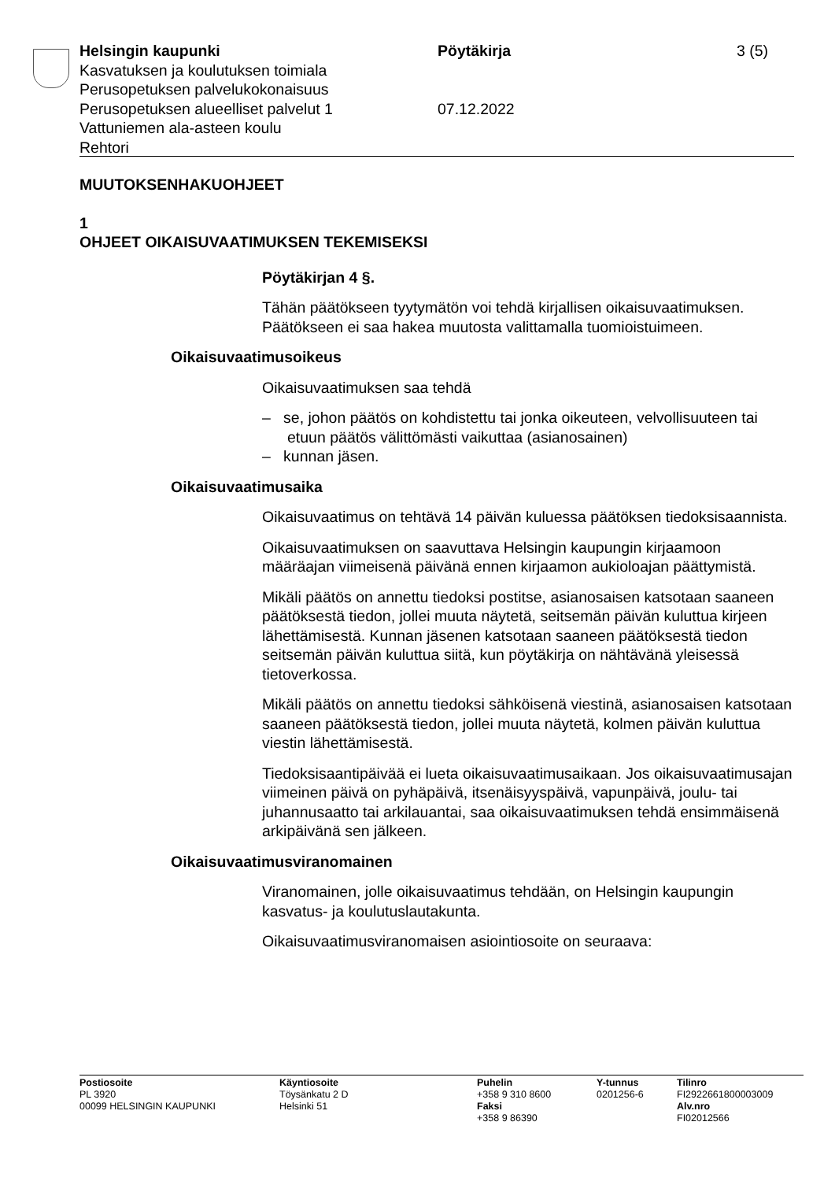Helsingin kaupunki Pöytäkirja 3 (5)
Kasvatuksen ja koulutuksen toimiala
Perusopetuksen palvelukokonaisuus
Perusopetuksen alueelliset palvelut 1 07.12.2022
Vattuniemen ala-asteen koulu
Rehtori
MUUTOKSENHAKUOHJEET
1
OHJEET OIKAISUVAATIMUKSEN TEKEMISEKSI
Pöytäkirjan 4 §.
Tähän päätökseen tyytymätön voi tehdä kirjallisen oikaisuvaatimuksen. Päätökseen ei saa hakea muutosta valittamalla tuomioistuimeen.
Oikaisuvaatimusoikeus
Oikaisuvaatimuksen saa tehdä
– se, johon päätös on kohdistettu tai jonka oikeuteen, velvollisuuteen tai etuun päätös välittömästi vaikuttaa (asianosainen)
– kunnan jäsen.
Oikaisuvaatimusaika
Oikaisuvaatimus on tehtävä 14 päivän kuluessa päätöksen tiedoksisaannista.
Oikaisuvaatimuksen on saavuttava Helsingin kaupungin kirjaamoon määräajan viimeisenä päivänä ennen kirjaamon aukioloajan päättymistä.
Mikäli päätös on annettu tiedoksi postitse, asianosaisen katsotaan saaneen päätöksestä tiedon, jollei muuta näytetä, seitsemän päivän kuluttua kirjeen lähettämisestä. Kunnan jäsenen katsotaan saaneen päätöksestä tiedon seitsemän päivän kuluttua siitä, kun pöytäkirja on nähtävänä yleisessä tietoverkossa.
Mikäli päätös on annettu tiedoksi sähköisenä viestinä, asianosaisen katsotaan saaneen päätöksestä tiedon, jollei muuta näytetä, kolmen päivän kuluttua viestin lähettämisestä.
Tiedoksisaantipäivää ei lueta oikaisuvaatimusaikaan. Jos oikaisuvaatimusajan viimeinen päivä on pyhäpäivä, itsenäisyyspäivä, vapunpäivä, joulu- tai juhannusaatto tai arkilauantai, saa oikaisuvaatimuksen tehdä ensimmäisenä arkipäivänä sen jälkeen.
Oikaisuvaatimusviranomainen
Viranomainen, jolle oikaisuvaatimus tehdään, on Helsingin kaupungin kasvatus- ja koulutuslautakunta.
Oikaisuvaatimusviranomaisen asiointiosoite on seuraava:
Postiosoite
PL 3920
00099 HELSINGIN KAUPUNKI
Käyntiosoite
Töysänkatu 2 D
Helsinki 51
Puhelin
+358 9 310 8600
Faksi
+358 9 86390
Y-tunnus
0201256-6
Tilinro
FI2922661800003009
Alv.nro
FI02012566